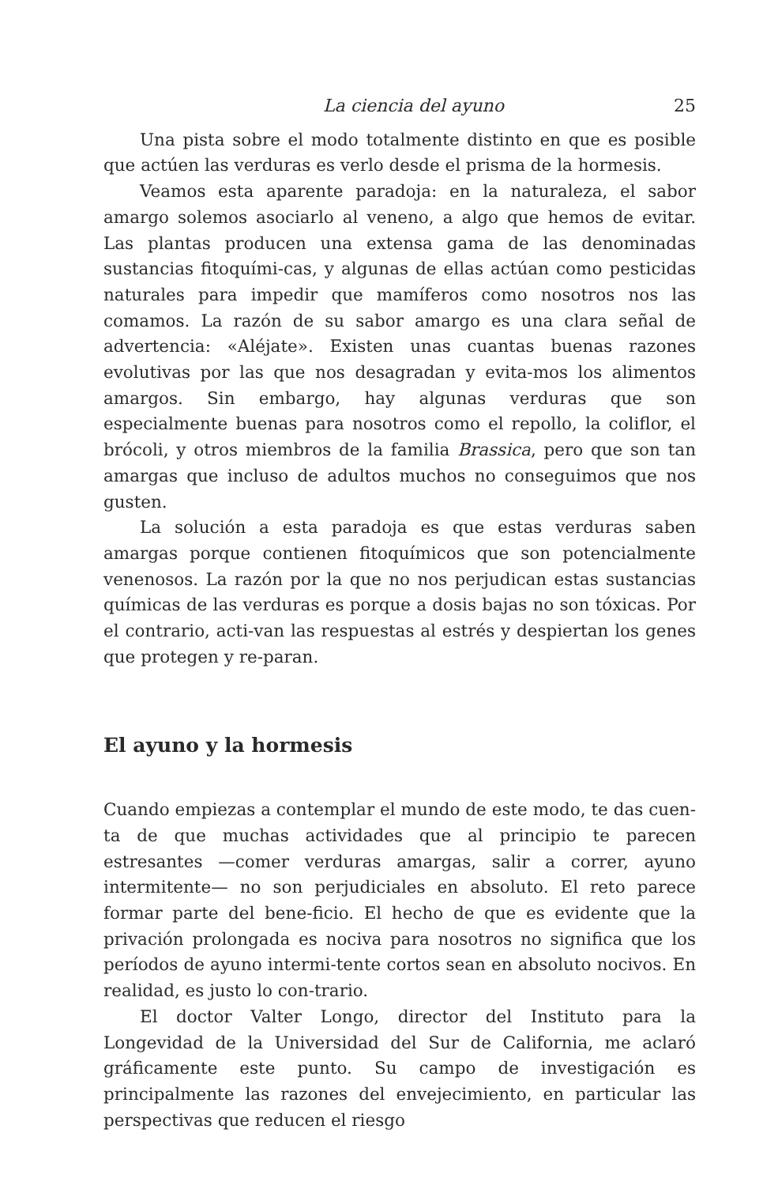La ciencia del ayuno 25
Una pista sobre el modo totalmente distinto en que es posible que actúen las verduras es verlo desde el prisma de la hormesis.
Veamos esta aparente paradoja: en la naturaleza, el sabor amargo solemos asociarlo al veneno, a algo que hemos de evitar. Las plantas producen una extensa gama de las denominadas sustancias fitoquími-cas, y algunas de ellas actúan como pesticidas naturales para impedir que mamíferos como nosotros nos las comamos. La razón de su sabor amargo es una clara señal de advertencia: «Aléjate». Existen unas cuantas buenas razones evolutivas por las que nos desagradan y evita-mos los alimentos amargos. Sin embargo, hay algunas verduras que son especialmente buenas para nosotros como el repollo, la coliflor, el brócoli, y otros miembros de la familia Brassica, pero que son tan amargas que incluso de adultos muchos no conseguimos que nos gusten.
La solución a esta paradoja es que estas verduras saben amargas porque contienen fitoquímicos que son potencialmente venenosos. La razón por la que no nos perjudican estas sustancias químicas de las verduras es porque a dosis bajas no son tóxicas. Por el contrario, acti-van las respuestas al estrés y despiertan los genes que protegen y re-paran.
El ayuno y la hormesis
Cuando empiezas a contemplar el mundo de este modo, te das cuen-ta de que muchas actividades que al principio te parecen estresantes —comer verduras amargas, salir a correr, ayuno intermitente— no son perjudiciales en absoluto. El reto parece formar parte del bene-ficio. El hecho de que es evidente que la privación prolongada es nociva para nosotros no significa que los períodos de ayuno intermi-tente cortos sean en absoluto nocivos. En realidad, es justo lo con-trario.
El doctor Valter Longo, director del Instituto para la Longevidad de la Universidad del Sur de California, me aclaró gráficamente este punto. Su campo de investigación es principalmente las razones del envejecimiento, en particular las perspectivas que reducen el riesgo